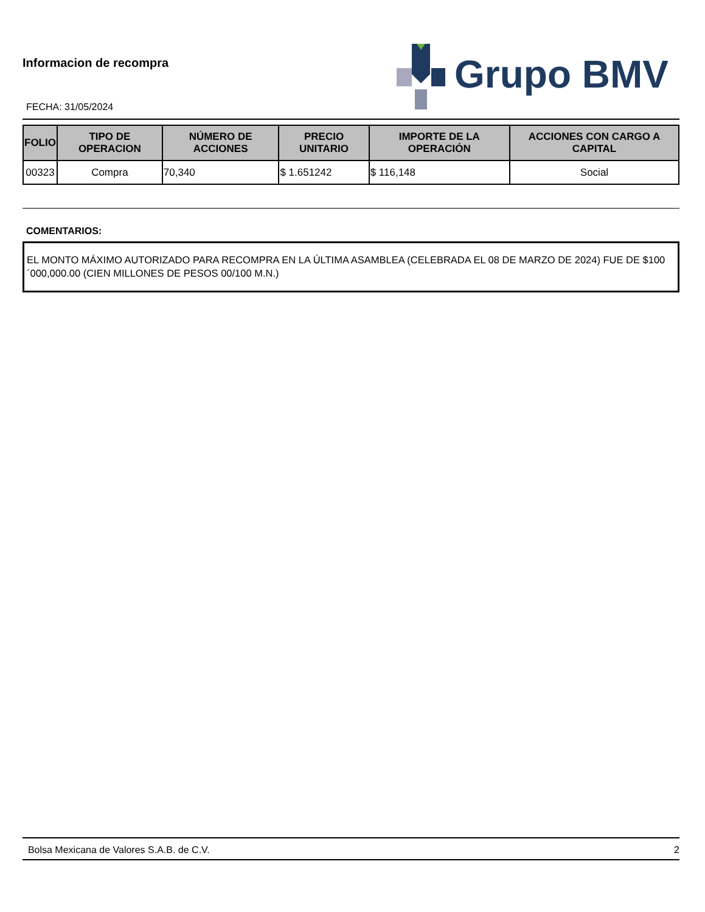Informacion de recompra
FECHA: 31/05/2024
Grupo BMV
| FOLIO | TIPO DE OPERACION | NÚMERO DE ACCIONES | PRECIO UNITARIO | IMPORTE DE LA OPERACIÓN | ACCIONES CON CARGO A CAPITAL |
| --- | --- | --- | --- | --- | --- |
| 00323 | Compra | 70,340 | $ 1.651242 | $ 116,148 | Social |
COMENTARIOS:
EL MONTO MÁXIMO AUTORIZADO PARA RECOMPRA EN LA ÚLTIMA ASAMBLEA (CELEBRADA EL 08 DE MARZO DE 2024) FUE DE $100´000,000.00 (CIEN MILLONES DE PESOS 00/100 M.N.)
Bolsa Mexicana de Valores S.A.B. de C.V. 2